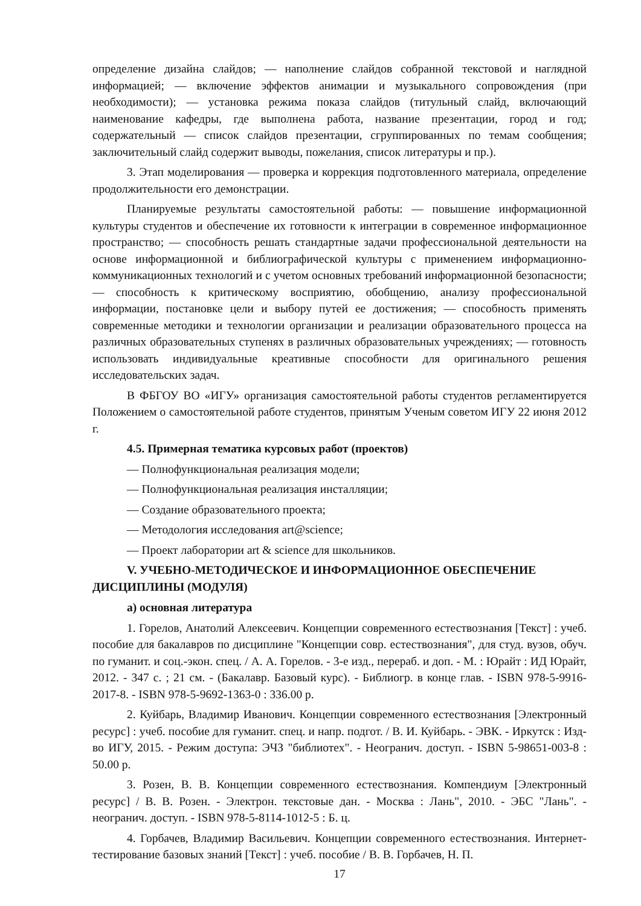определение дизайна слайдов; — наполнение слайдов собранной текстовой и наглядной информацией; — включение эффектов анимации и музыкального сопровождения (при необходимости); — установка режима показа слайдов (титульный слайд, включающий наименование кафедры, где выполнена работа, название презентации, город и год; содержательный — список слайдов презентации, сгруппированных по темам сообщения; заключительный слайд содержит выводы, пожелания, список литературы и пр.).
3. Этап моделирования — проверка и коррекция подготовленного материала, определение продолжительности его демонстрации.
Планируемые результаты самостоятельной работы: — повышение информационной культуры студентов и обеспечение их готовности к интеграции в современное информационное пространство; — способность решать стандартные задачи профессиональной деятельности на основе информационной и библиографической культуры с применением информационно-коммуникационных технологий и с учетом основных требований информационной безопасности; — способность к критическому восприятию, обобщению, анализу профессиональной информации, постановке цели и выбору путей ее достижения; — способность применять современные методики и технологии организации и реализации образовательного процесса на различных образовательных ступенях в различных образовательных учреждениях; — готовность использовать индивидуальные креативные способности для оригинального решения исследовательских задач.
В ФБГОУ ВО «ИГУ» организация самостоятельной работы студентов регламентируется Положением о самостоятельной работе студентов, принятым Ученым советом ИГУ 22 июня 2012 г.
4.5. Примерная тематика курсовых работ (проектов)
— Полнофункциональная реализация модели;
— Полнофункциональная реализация инсталляции;
— Создание образовательного проекта;
— Методология исследования art@science;
— Проект лаборатории art & science для школьников.
V. УЧЕБНО-МЕТОДИЧЕСКОЕ И ИНФОРМАЦИОННОЕ ОБЕСПЕЧЕНИЕ ДИСЦИПЛИНЫ (МОДУЛЯ)
а) основная литература
1. Горелов, Анатолий Алексеевич. Концепции современного естествознания [Текст] : учеб. пособие для бакалавров по дисциплине "Концепции совр. естествознания", для студ. вузов, обуч. по гуманит. и соц.-экон. спец. / А. А. Горелов. - 3-е изд., перераб. и доп. - М. : Юрайт : ИД Юрайт, 2012. - 347 с. ; 21 см. - (Бакалавр. Базовый курс). - Библиогр. в конце глав. - ISBN 978-5-9916-2017-8. - ISBN 978-5-9692-1363-0 : 336.00 р.
2. Куйбарь, Владимир Иванович. Концепции современного естествознания [Электронный ресурс] : учеб. пособие для гуманит. спец. и напр. подгот. / В. И. Куйбарь. - ЭВК. - Иркутск : Изд-во ИГУ, 2015. - Режим доступа: ЭЧЗ "библиотех". - Неогранич. доступ. - ISBN 5-98651-003-8 : 50.00 р.
3. Розен, В. В. Концепции современного естествознания. Компендиум [Электронный ресурс] / В. В. Розен. - Электрон. текстовые дан. - Москва : Лань", 2010. - ЭБС "Лань". - неогранич. доступ. - ISBN 978-5-8114-1012-5 : Б. ц.
4. Горбачев, Владимир Васильевич. Концепции современного естествознания. Интернет-тестирование базовых знаний [Текст] : учеб. пособие / В. В. Горбачев, Н. П.
17